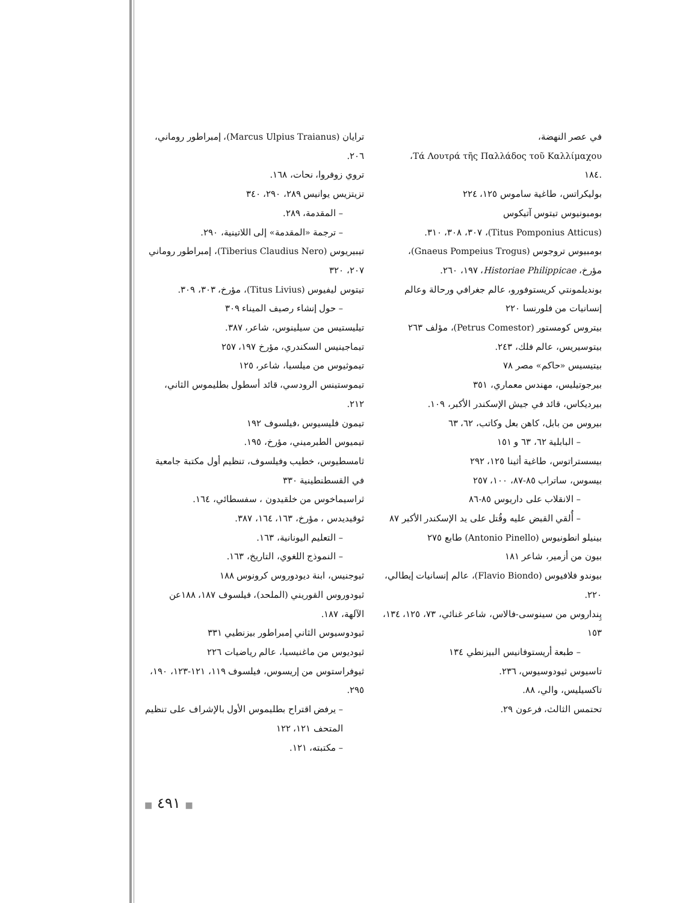في عصر النهضة،
Τά Λουτρά τῆς Παλλάδος τοῦ Καλλίμαχου،
.١٨٤
بوليكراتس، طاغية ساموس ١٢٥، ٢٢٤
بومبونيوس تيتوس آتيكوس
(Titus Pomponius Atticus)، ٣٠٧، ٣٠٨، ٣١٠.
بومبيوس تروجوس (Gnaeus Pompeius Trogus)،
مؤرخ، Historiae Philippicae، ١٩٧، ٢٦٠.
بونديلمونتي كريستوفورو، عالم جغرافي ورحالة وعالم
إنسانيات من فلورنسا ٢٢٠
بيتروس كومستور (Petrus Comestor)، مؤلف ٢٦٣
بيتوسيريس، عالم فلك، ٢٤٣.
بيتيسيس «حاكم» مصر ٧٨
بيرجوتيليس، مهندس معماري، ٣٥١
بيرديكاس، قائد في جيش الإسكندر الأكبر، ١٠٩.
بيروس من بابل، كاهن بعل وكاتب، ٦٢، ٦٣
– البابلية ٦٢، ٦٣ و ١٥١
بيسستراتوس، طاغية أثينا ١٢٥، ٢٩٢
بيسوس، ساتراب ٨٥-٨٧، ١٠٠، ٢٥٧
– الانقلاب على داريوس ٨٥-٨٦
– أُلقي القبض عليه وقُتل على يد الإسكندر الأكبر ٨٧
بينيلو انطونيوس (Antonio Pinello) طابع ٢٧٥
بيون من أزمير، شاعر ١٨١
بيوندو فلافيوس (Flavio Biondo)، عالم إنسانيات إيطالي، ٢٢٠.
پِنداروس من سينوسى-فالاس، شاعر غنائي، ٧٣، ١٢٥، ١٣٤، ١٥٣
– طبعة أريستوفانيس البيزنطي ١٣٤
تاسيوس ثيودوسيوس، ٢٣٦.
تاكسيليس، والي، ٨٨.
تحتمس الثالث، فرعون ٢٩.
ترايان (Marcus Ulpius Traianus)، إمبراطور روماني، ٢٠٦.
تروي زوفروا، نحات، ١٦٨.
تزيتزيس يوانيس ٢٨٩، ٢٩٠، ٣٤٠
– المقدمة، ٢٨٩.
– ترجمة «المقدمة» إلى اللاتينية، ٢٩٠.
تيبيريوس (Tiberius Claudius Nero)، إمبراطور روماني ٢٠٧، ٣٢٠
تيتوس ليفيوس (Titus Livius)، مؤرخ، ٣٠٣، ٣٠٩.
– حول إنشاء رصيف الميناء ٣٠٩
تيليستيس من سيلينوس، شاعر، ٣٨٧.
تيماجينيس السكندري، مؤرخ ١٩٧، ٢٥٧
تيموثيوس من ميلسيا، شاعر، ١٢٥
تيموستينس الرودسي، قائد أسطول بطليموس الثاني، ٢١٢.
تيمون فليسيوس ،فيلسوف ١٩٢
تيميوس الطبرميني، مؤرخ، ١٩٥.
ثامسطيوس، خطيب وفيلسوف، تنظيم أول مكتبة جامعية في القسطنطينية ٣٣٠
ثراسيماخوس من خلقيدون ، سفسطائي، ١٦٤.
ثوقيديدس ، مؤرخ، ١٦٣، ١٦٤، ٣٨٧.
– التعليم اليونانية، ١٦٣.
– النموذج اللغوي، التاريخ، ١٦٣.
ثيوجنيس، ابنة ديودوروس كرونوس ١٨٨
ثيودوروس القوريني (الملحد)، فيلسوف ١٨٧، ١٨٨عن الآلهة، ١٨٧.
ثيودوسيوس الثاني إمبراطور بيزنطيي ٣٣١
ثيوديوس من ماغنيسيا، عالم رياضيات ٢٢٦
ثيوفراستوس من إريسوس، فيلسوف ١١٩، ١٢١-١٢٣، ١٩٠، ٢٩٥.
– يرفض اقتراح بطليموس الأول بالإشراف على تنظيم المتحف ١٢١، ١٢٢
– مكتبته، ١٢١.
■ ٤٩١ ■